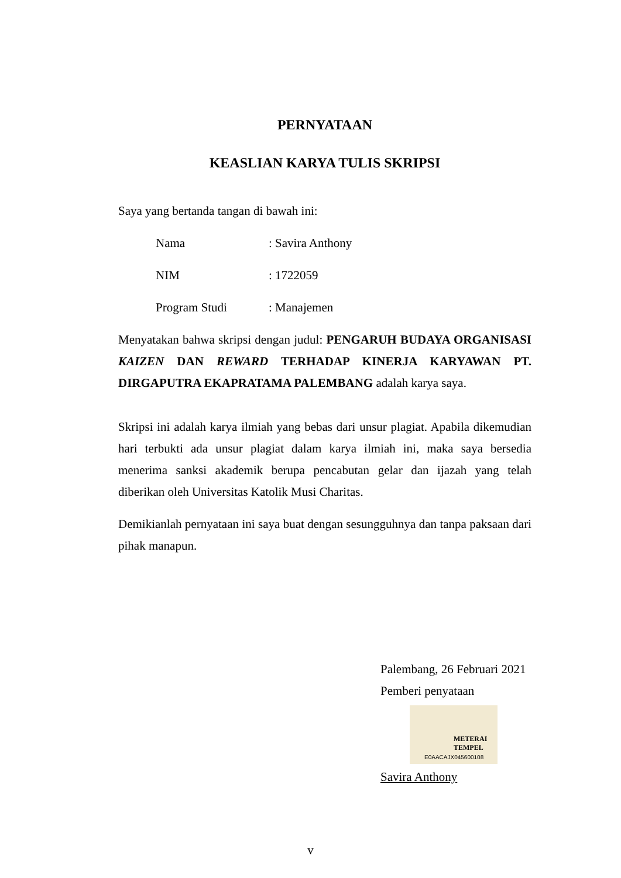PERNYATAAN
KEASLIAN KARYA TULIS SKRIPSI
Saya yang bertanda tangan di bawah ini:
Nama: Savira Anthony
NIM: 1722059
Program Studi: Manajemen
Menyatakan bahwa skripsi dengan judul: PENGARUH BUDAYA ORGANISASI KAIZEN DAN REWARD TERHADAP KINERJA KARYAWAN PT. DIRGAPUTRA EKAPRATAMA PALEMBANG adalah karya saya.
Skripsi ini adalah karya ilmiah yang bebas dari unsur plagiat. Apabila dikemudian hari terbukti ada unsur plagiat dalam karya ilmiah ini, maka saya bersedia menerima sanksi akademik berupa pencabutan gelar dan ijazah yang telah diberikan oleh Universitas Katolik Musi Charitas.
Demikianlah pernyataan ini saya buat dengan sesungguhnya dan tanpa paksaan dari pihak manapun.
Palembang, 26 Februari 2021
Pemberi penyataan
METERAI
TEMPEL
E0AACAJX045600108
Savira Anthony
v